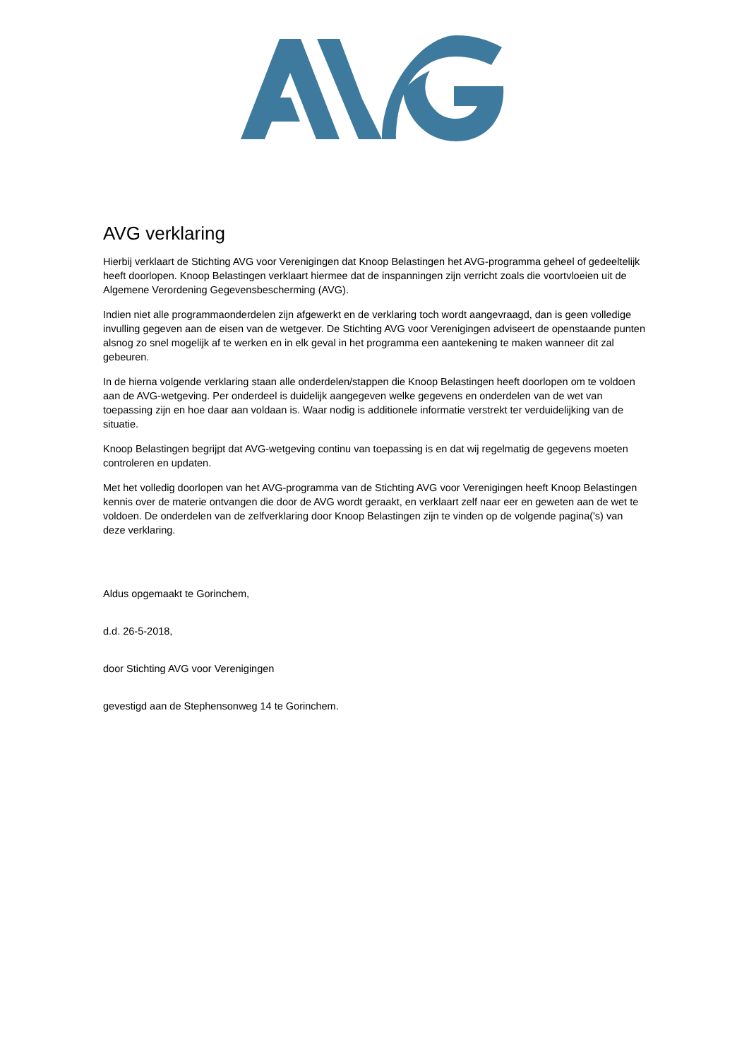AVG verklaring
Hierbij verklaart de Stichting AVG voor Verenigingen dat Knoop Belastingen het AVG-programma geheel of gedeeltelijk heeft doorlopen. Knoop Belastingen verklaart hiermee dat de inspanningen zijn verricht zoals die voortvloeien uit de Algemene Verordening Gegevensbescherming (AVG).
Indien niet alle programmaonderdelen zijn afgewerkt en de verklaring toch wordt aangevraagd, dan is geen volledige invulling gegeven aan de eisen van de wetgever. De Stichting AVG voor Verenigingen adviseert de openstaande punten alsnog zo snel mogelijk af te werken en in elk geval in het programma een aantekening te maken wanneer dit zal gebeuren.
In de hierna volgende verklaring staan alle onderdelen/stappen die Knoop Belastingen heeft doorlopen om te voldoen aan de AVG-wetgeving. Per onderdeel is duidelijk aangegeven welke gegevens en onderdelen van de wet van toepassing zijn en hoe daar aan voldaan is. Waar nodig is additionele informatie verstrekt ter verduidelijking van de situatie.
Knoop Belastingen begrijpt dat AVG-wetgeving continu van toepassing is en dat wij regelmatig de gegevens moeten controleren en updaten.
Met het volledig doorlopen van het AVG-programma van de Stichting AVG voor Verenigingen heeft Knoop Belastingen kennis over de materie ontvangen die door de AVG wordt geraakt, en verklaart zelf naar eer en geweten aan de wet te voldoen. De onderdelen van de zelfverklaring door Knoop Belastingen zijn te vinden op de volgende pagina('s) van deze verklaring.
Aldus opgemaakt te Gorinchem,
d.d. 26-5-2018,
door Stichting AVG voor Verenigingen
gevestigd aan de Stephensonweg 14 te Gorinchem.